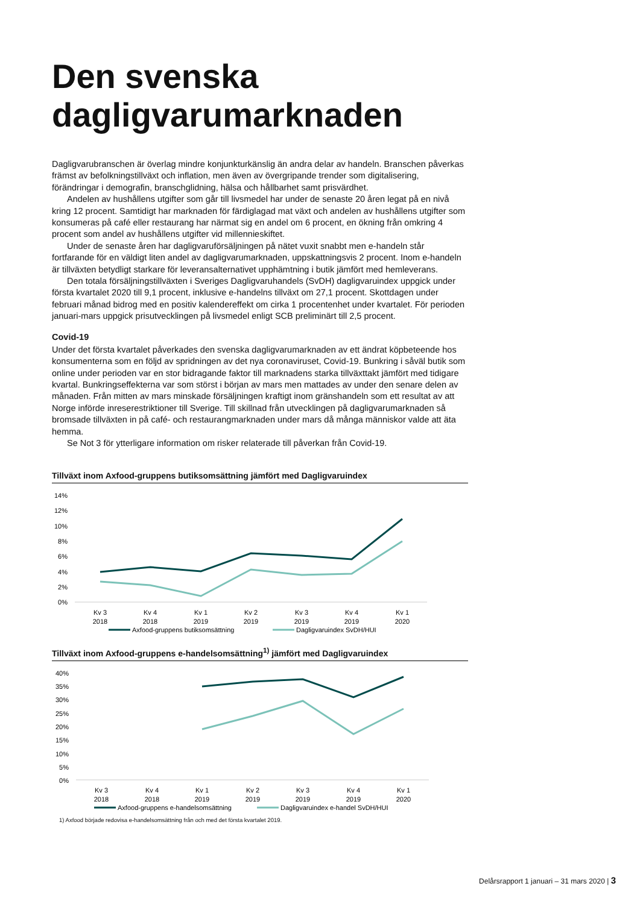Den svenska dagligvarumarknaden
Dagligvarubranschen är överlag mindre konjunkturkänslig än andra delar av handeln. Branschen påverkas främst av befolkningstillväxt och inflation, men även av övergripande trender som digitalisering, förändringar i demografin, branschglidning, hälsa och hållbarhet samt prisvärdhet.
Andelen av hushållens utgifter som går till livsmedel har under de senaste 20 åren legat på en nivå kring 12 procent. Samtidigt har marknaden för färdiglagad mat växt och andelen av hushållens utgifter som konsumeras på café eller restaurang har närmat sig en andel om 6 procent, en ökning från omkring 4 procent som andel av hushållens utgifter vid millennieskiftet.
Under de senaste åren har dagligvaruförsäljningen på nätet vuxit snabbt men e-handeln står fortfarande för en väldigt liten andel av dagligvarumarknaden, uppskattningsvis 2 procent. Inom e-handeln är tillväxten betydligt starkare för leveransalternativet upphämtning i butik jämfört med hemleverans.
Den totala försäljningstillväxten i Sveriges Dagligvaruhandels (SvDH) dagligvaruindex uppgick under första kvartalet 2020 till 9,1 procent, inklusive e-handelns tillväxt om 27,1 procent. Skottdagen under februari månad bidrog med en positiv kalendereffekt om cirka 1 procentenhet under kvartalet. För perioden januari-mars uppgick prisutvecklingen på livsmedel enligt SCB preliminärt till 2,5 procent.
Covid-19
Under det första kvartalet påverkades den svenska dagligvarumarknaden av ett ändrat köpbeteende hos konsumenterna som en följd av spridningen av det nya coronaviruset, Covid-19. Bunkring i såväl butik som online under perioden var en stor bidragande faktor till marknadens starka tillväxttakt jämfört med tidigare kvartal. Bunkringseffekterna var som störst i början av mars men mattades av under den senare delen av månaden. Från mitten av mars minskade försäljningen kraftigt inom gränshandeln som ett resultat av att Norge införde inreserestriktioner till Sverige. Till skillnad från utvecklingen på dagligvarumarknaden så bromsade tillväxten in på café- och restaurangmarknaden under mars då många människor valde att äta hemma.
Se Not 3 för ytterligare information om risker relaterade till påverkan från Covid-19.
Tillväxt inom Axfood-gruppens butiksomsättning jämfört med Dagligvaruindex
14%
12%
10%
8%
6%
4%
2%
0%
Kv 3
2018
Kv 4
2018
Kv 1
2019
Kv 2
2019
Kv 3
2019
Kv 4
2019
Kv 1
2020
Axfood-gruppens butiksomsättning
Dagligvaruindex SvDH/HUI
Tillväxt inom Axfood-gruppens e-handelsomsättning<sup>1)</sup> jämfört med Dagligvaruindex
40%
35%
30%
25%
20%
15%
10%
5%
0%
Kv 3
2018
Kv 4
2018
Kv 1
2019
Kv 2
2019
Kv 3
2019
Kv 4
2019
Kv 1
2020
Axfood-gruppens e-handelsomsättning
Dagligvaruindex e-handel SvDH/HUI
1) Axfood började redovisa e-handelsomsättning från och med det första kvartalet 2019.
Delårsrapport 1 januari – 31 mars 2020 | 3